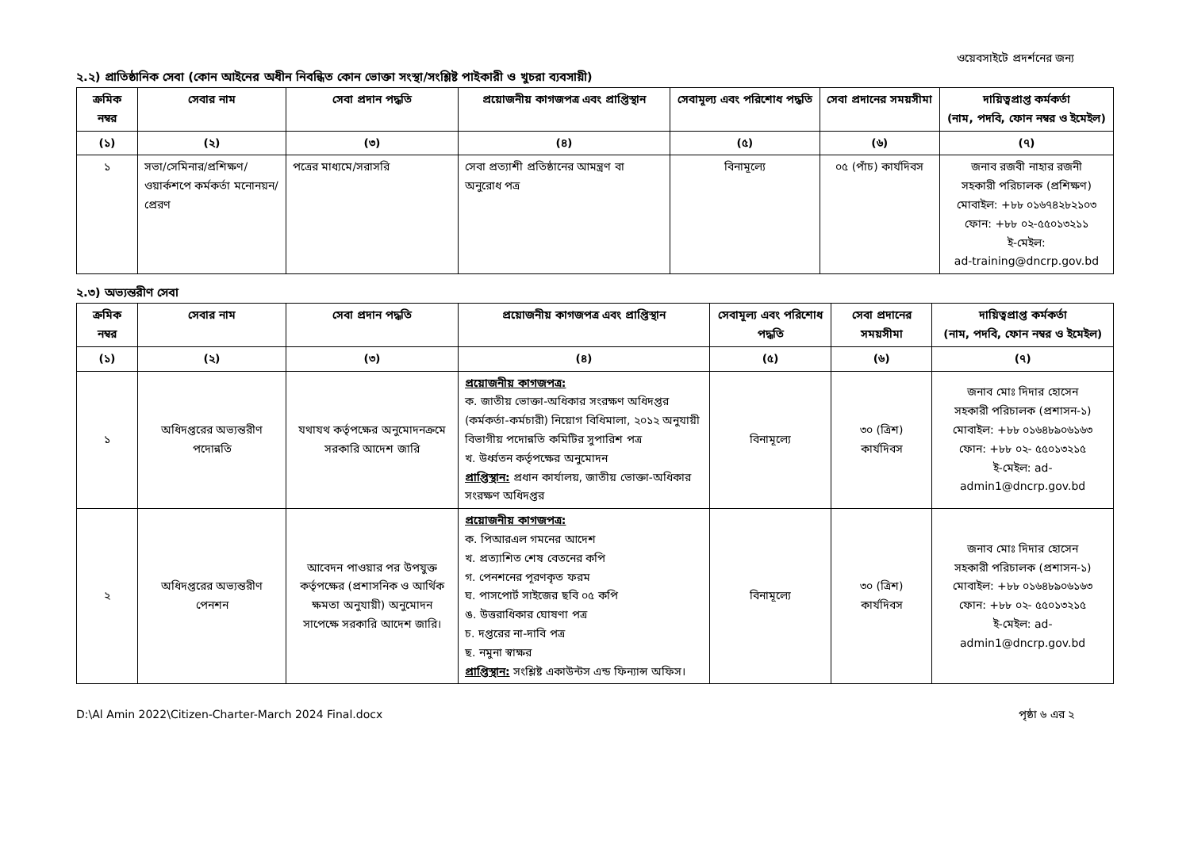ওয়েবসাইটে প্রদর্শনের জন্য
২.২) প্রাতিষ্ঠানিক সেবা (কোন আইনের অধীন নিবন্ধিত কোন ভোক্তা সংস্থা/সংশ্লিষ্ট পাইকারী ও খুচরা ব্যবসায়ী)
| ক্রমিক নম্বর | সেবার নাম | সেবা প্রদান পদ্ধতি | প্রয়োজনীয় কাগজপত্র এবং প্রাপ্তিস্থান | সেবামূল্য এবং পরিশোধ পদ্ধতি | সেবা প্রদানের সময়সীমা | দায়িত্বপ্রাপ্ত কর্মকর্তা (নাম, পদবি, ফোন নম্বর ও ইমেইল) |
| --- | --- | --- | --- | --- | --- | --- |
| (১) | (২) | (৩) | (৪) | (৫) | (৬) | (৭) |
| ১ | সভা/সেমিনার/প্রশিক্ষণ/ ওয়ার্কশপে কর্মকর্তা মনোনয়ন/প্রেরণ | পত্রের মাধ্যমে/সরাসরি | সেবা প্রত্যাশী প্রতিষ্ঠানের আমন্ত্রণ বা অনুরোধ পত্র | বিনামূল্যে | ০৫ (পাঁচ) কার্যদিবস | জনাব রজবী নাহার রজনী সহকারী পরিচালক (প্রশিক্ষণ) মোবাইল: +৮৮ ০১৬৭৪২৮২১০৩ ফোন: +৮৮ ০২-৫৫০১৩২১১ ই-মেইল: ad-training@dncrp.gov.bd |
২.৩) অভ্যন্তরীণ সেবা
| ক্রমিক নম্বর | সেবার নাম | সেবা প্রদান পদ্ধতি | প্রয়োজনীয় কাগজপত্র এবং প্রাপ্তিস্থান | সেবামূল্য এবং পরিশোধ পদ্ধতি | সেবা প্রদানের সময়সীমা | দায়িত্বপ্রাপ্ত কর্মকর্তা (নাম, পদবি, ফোন নম্বর ও ইমেইল) |
| --- | --- | --- | --- | --- | --- | --- |
| (১) | (২) | (৩) | (৪) | (৫) | (৬) | (৭) |
| ১ | অধিদপ্তরের অভ্যন্তরীণ পদোন্নতি | যথাযথ কর্তৃপক্ষের অনুমোদনক্রমে সরকারি আদেশ জারি | প্রয়োজনীয় কাগজপত্র: ক. জাতীয় ভোক্তা-অধিকার সংরক্ষণ অধিদপ্তর (কর্মকর্তা-কর্মচারী) নিয়োগ বিধিমালা, ২০১২ অনুযায়ী বিভাগীয় পদোন্নতি কমিটির সুপারিশ পত্র খ. উর্ধ্বতন কর্তৃপক্ষের অনুমোদন প্রাপ্তিস্থান: প্রধান কার্যালয়, জাতীয় ভোক্তা-অধিকার সংরক্ষণ অধিদপ্তর | বিনামূল্যে | ৩০ (ত্রিশ) কার্যদিবস | জনাব মোঃ দিদার হোসেন সহকারী পরিচালক (প্রশাসন-১) মোবাইল: +৮৮ ০১৬৪৮৯০৬১৬৩ ফোন: +৮৮ ০২- ৫৫০১৩২১৫ ই-মেইল: ad-admin1@dncrp.gov.bd |
| ২ | অধিদপ্তরের অভ্যন্তরীণ পেনশন | আবেদন পাওয়ার পর উপযুক্ত কর্তৃপক্ষের (প্রশাসনিক ও আর্থিক ক্ষমতা অনুযায়ী) অনুমোদন সাপেক্ষে সরকারি আদেশ জারি। | প্রয়োজনীয় কাগজপত্র: ক. পিআরএল গমনের আদেশ খ. প্রত্যাশিত শেষ বেতনের কপি গ. পেনশনের পূরণকৃত ফরম ঘ. পাসপোর্ট সাইজের ছবি ০৫ কপি ঙ. উত্তরাধিকার ঘোষণা পত্র চ. দপ্তরের না-দাবি পত্র ছ. নমুনা স্বাক্ষর প্রাপ্তিস্থান: সংশ্লিষ্ট একাউন্টস এন্ড ফিন্যান্স অফিস। | বিনামূল্যে | ৩০ (ত্রিশ) কার্যদিবস | জনাব মোঃ দিদার হোসেন সহকারী পরিচালক (প্রশাসন-১) মোবাইল: +৮৮ ০১৬৪৮৯০৬১৬৩ ফোন: +৮৮ ০২- ৫৫০১৩২১৫ ই-মেইল: ad-admin1@dncrp.gov.bd |
D:\Al Amin 2022\Citizen-Charter-March 2024 Final.docx পৃষ্ঠা ৬ এর ২